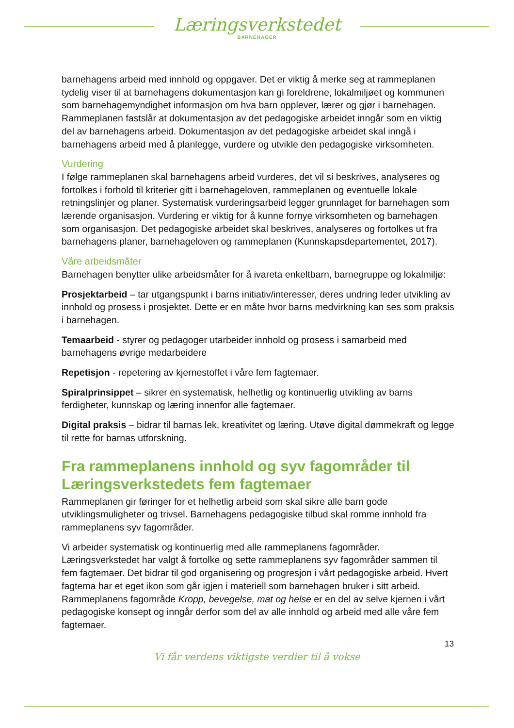Læringsverkstedet
BARNEHAGER
barnehagens arbeid med innhold og oppgaver. Det er viktig å merke seg at rammeplanen tydelig viser til at barnehagens dokumentasjon kan gi foreldrene, lokalmiljøet og kommunen som barnehagemyndighet informasjon om hva barn opplever, lærer og gjør i barnehagen. Rammeplanen fastslår at dokumentasjon av det pedagogiske arbeidet inngår som en viktig del av barnehagens arbeid. Dokumentasjon av det pedagogiske arbeidet skal inngå i barnehagens arbeid med å planlegge, vurdere og utvikle den pedagogiske virksomheten.
Vurdering
I følge rammeplanen skal barnehagens arbeid vurderes, det vil si beskrives, analyseres og fortolkes i forhold til kriterier gitt i barnehageloven, rammeplanen og eventuelle lokale retningslinjer og planer. Systematisk vurderingsarbeid legger grunnlaget for barnehagen som lærende organisasjon. Vurdering er viktig for å kunne fornye virksomheten og barnehagen som organisasjon. Det pedagogiske arbeidet skal beskrives, analyseres og fortolkes ut fra barnehagens planer, barnehageloven og rammeplanen (Kunnskapsdepartementet, 2017).
Våre arbeidsmåter
Barnehagen benytter ulike arbeidsmåter for å ivareta enkeltbarn, barnegruppe og lokalmiljø:
Prosjektarbeid – tar utgangspunkt i barns initiativ/interesser, deres undring leder utvikling av innhold og prosess i prosjektet. Dette er en måte hvor barns medvirkning kan ses som praksis i barnehagen.
Temaarbeid - styrer og pedagoger utarbeider innhold og prosess i samarbeid med barnehagens øvrige medarbeidere
Repetisjon - repetering av kjernestoffet i våre fem fagtemaer.
Spiralprinsippet – sikrer en systematisk, helhetlig og kontinuerlig utvikling av barns ferdigheter, kunnskap og læring innenfor alle fagtemaer.
Digital praksis – bidrar til barnas lek, kreativitet og læring. Utøve digital dømmekraft og legge til rette for barnas utforskning.
Fra rammeplanens innhold og syv fagområder til Læringsverkstedets fem fagtemaer
Rammeplanen gir føringer for et helhetlig arbeid som skal sikre alle barn gode utviklingsmuligheter og trivsel. Barnehagens pedagogiske tilbud skal romme innhold fra rammeplanens syv fagområder.
Vi arbeider systematisk og kontinuerlig med alle rammeplanens fagområder. Læringsverkstedet har valgt å fortolke og sette rammeplanens syv fagområder sammen til fem fagtemaer. Det bidrar til god organisering og progresjon i vårt pedagogiske arbeid. Hvert fagtema har et eget ikon som går igjen i materiell som barnehagen bruker i sitt arbeid. Rammeplanens fagområde Kropp, bevegelse, mat og helse er en del av selve kjernen i vårt pedagogiske konsept og inngår derfor som del av alle innhold og arbeid med alle våre fem fagtemaer.
13
Vi får verdens viktigste verdier til å vokse